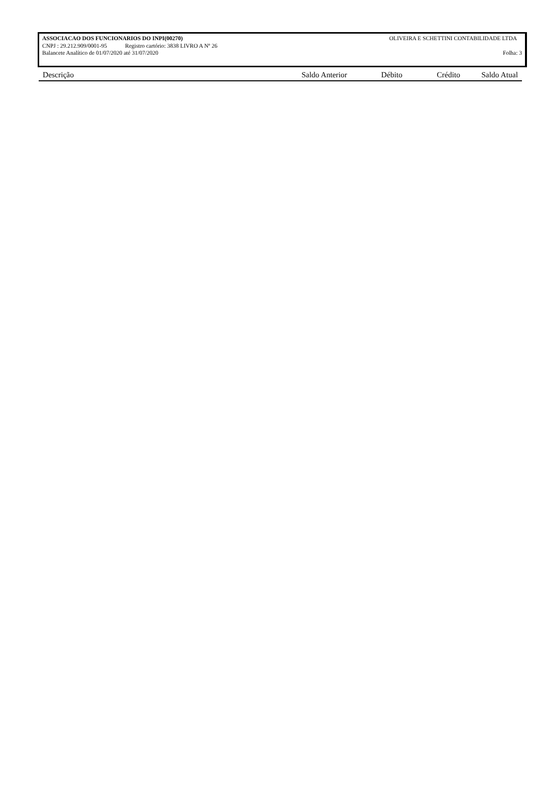ASSOCIACAO DOS FUNCIONARIOS DO INPI(00270) OLIVEIRA E SCHETTINI CONTABILIDADE LTDA
CNPJ : 29.212.909/0001-95 Registro cartório: 3838 LIVRO A Nº 26
Balancete Analítico de 01/07/2020 até 31/07/2020 Folha: 3
| Descrição | Saldo Anterior | Débito | Crédito | Saldo Atual |
| --- | --- | --- | --- | --- |